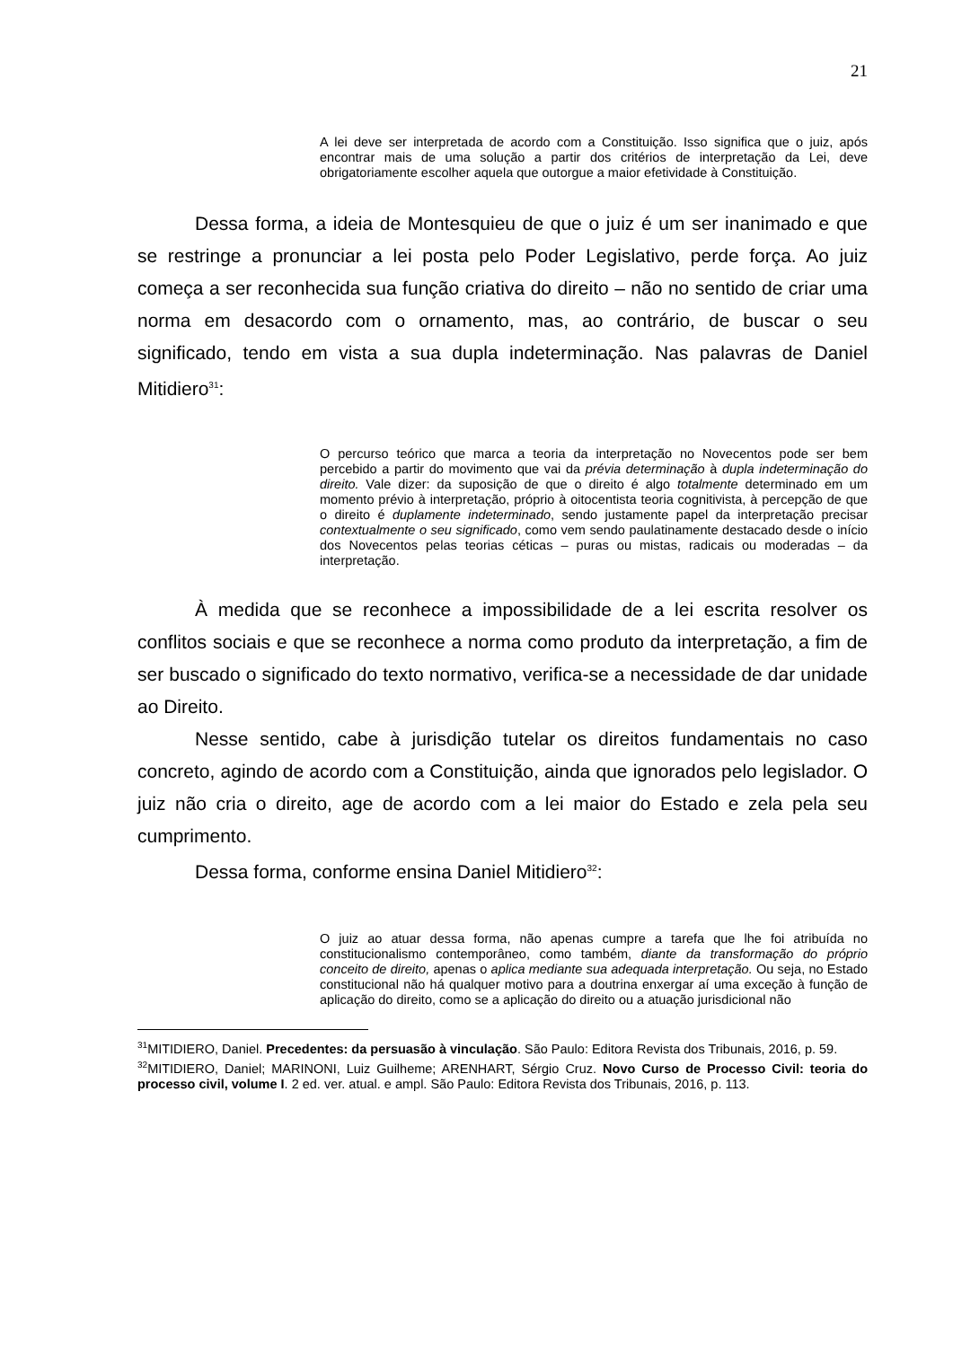21
A lei deve ser interpretada de acordo com a Constituição. Isso significa que o juiz, após encontrar mais de uma solução a partir dos critérios de interpretação da Lei, deve obrigatoriamente escolher aquela que outorgue a maior efetividade à Constituição.
Dessa forma, a ideia de Montesquieu de que o juiz é um ser inanimado e que se restringe a pronunciar a lei posta pelo Poder Legislativo, perde força. Ao juiz começa a ser reconhecida sua função criativa do direito – não no sentido de criar uma norma em desacordo com o ornamento, mas, ao contrário, de buscar o seu significado, tendo em vista a sua dupla indeterminação. Nas palavras de Daniel Mitidiero<sup>31</sup>:
O percurso teórico que marca a teoria da interpretação no Novecentos pode ser bem percebido a partir do movimento que vai da prévia determinação à dupla indeterminação do direito. Vale dizer: da suposição de que o direito é algo totalmente determinado em um momento prévio à interpretação, próprio à oitocentista teoria cognitivista, à percepção de que o direito é duplamente indeterminado, sendo justamente papel da interpretação precisar contextualmente o seu significado, como vem sendo paulatinamente destacado desde o início dos Novecentos pelas teorias céticas – puras ou mistas, radicais ou moderadas – da interpretação.
À medida que se reconhece a impossibilidade de a lei escrita resolver os conflitos sociais e que se reconhece a norma como produto da interpretação, a fim de ser buscado o significado do texto normativo, verifica-se a necessidade de dar unidade ao Direito.
Nesse sentido, cabe à jurisdição tutelar os direitos fundamentais no caso concreto, agindo de acordo com a Constituição, ainda que ignorados pelo legislador. O juiz não cria o direito, age de acordo com a lei maior do Estado e zela pela seu cumprimento.
Dessa forma, conforme ensina Daniel Mitidiero<sup>32</sup>:
O juiz ao atuar dessa forma, não apenas cumpre a tarefa que lhe foi atribuída no constitucionalismo contemporâneo, como também, diante da transformação do próprio conceito de direito, apenas o aplica mediante sua adequada interpretação. Ou seja, no Estado constitucional não há qualquer motivo para a doutrina enxergar aí uma exceção à função de aplicação do direito, como se a aplicação do direito ou a atuação jurisdicional não
<sup>31</sup> MITIDIERO, Daniel. Precedentes: da persuasão à vinculação. São Paulo: Editora Revista dos Tribunais, 2016, p. 59.
<sup>32</sup> MITIDIERO, Daniel; MARINONI, Luiz Guilheme; ARENHART, Sérgio Cruz. Novo Curso de Processo Civil: teoria do processo civil, volume I. 2 ed. ver. atual. e ampl. São Paulo: Editora Revista dos Tribunais, 2016, p. 113.